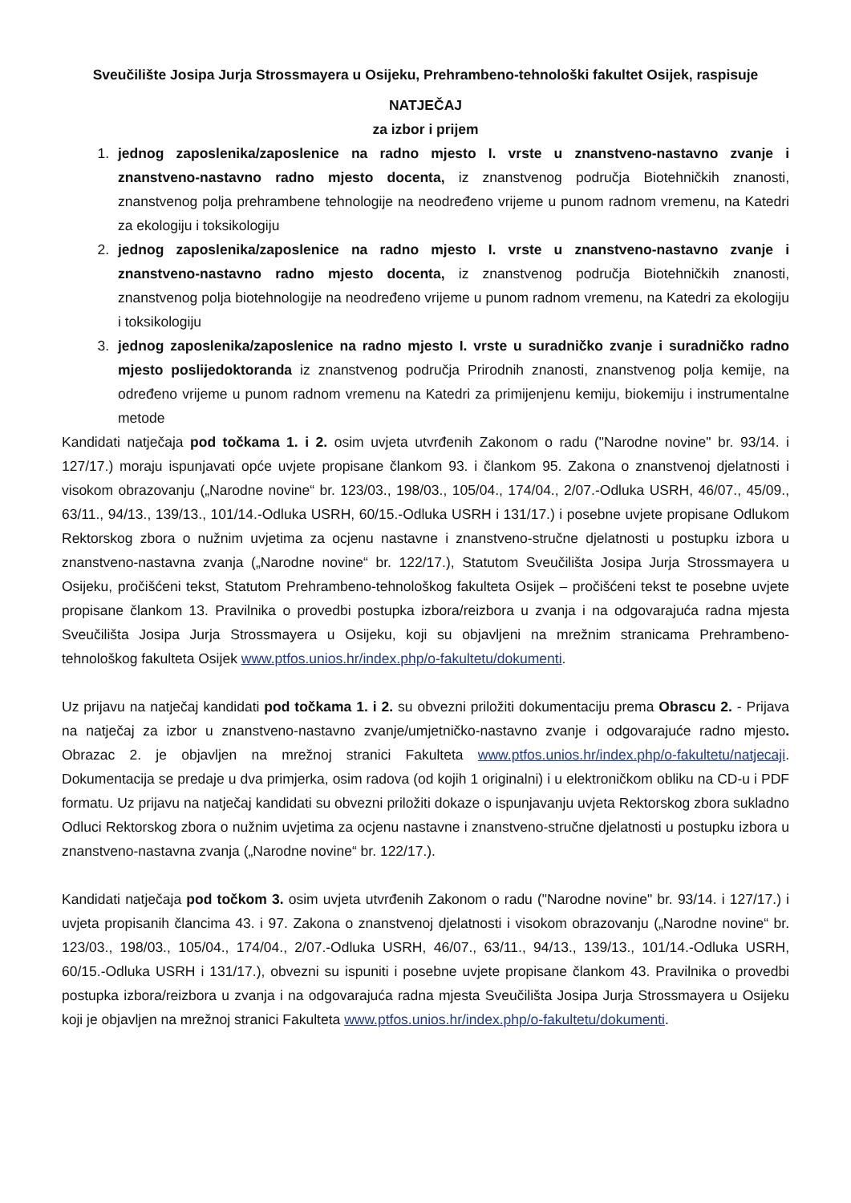Sveučilište Josipa Jurja Strossmayera u Osijeku, Prehrambeno-tehnološki fakultet Osijek, raspisuje
NATJEČAJ
za izbor i prijem
1. jednog zaposlenika/zaposlenice na radno mjesto I. vrste u znanstveno-nastavno zvanje i znanstveno-nastavno radno mjesto docenta, iz znanstvenog područja Biotehničkih znanosti, znanstvenog polja prehrambene tehnologije na neodređeno vrijeme u punom radnom vremenu, na Katedri za ekologiju i toksikologiju
2. jednog zaposlenika/zaposlenice na radno mjesto I. vrste u znanstveno-nastavno zvanje i znanstveno-nastavno radno mjesto docenta, iz znanstvenog područja Biotehničkih znanosti, znanstvenog polja biotehnologije na neodređeno vrijeme u punom radnom vremenu, na Katedri za ekologiju i toksikologiju
3. jednog zaposlenika/zaposlenice na radno mjesto I. vrste u suradničko zvanje i suradničko radno mjesto poslijedoktoranda iz znanstvenog područja Prirodnih znanosti, znanstvenog polja kemije, na određeno vrijeme u punom radnom vremenu na Katedri za primijenjenu kemiju, biokemiju i instrumentalne metode
Kandidati natječaja pod točkama 1. i 2. osim uvjeta utvrđenih Zakonom o radu ("Narodne novine" br. 93/14. i 127/17.) moraju ispunjavati opće uvjete propisane člankom 93. i člankom 95. Zakona o znanstvenoj djelatnosti i visokom obrazovanju („Narodne novine“ br. 123/03., 198/03., 105/04., 174/04., 2/07.-Odluka USRH, 46/07., 45/09., 63/11., 94/13., 139/13., 101/14.-Odluka USRH, 60/15.-Odluka USRH i 131/17.) i posebne uvjete propisane Odlukom Rektorskog zbora o nužnim uvjetima za ocjenu nastavne i znanstveno-stručne djelatnosti u postupku izbora u znanstveno-nastavna zvanja („Narodne novine“ br. 122/17.), Statutom Sveučilišta Josipa Jurja Strossmayera u Osijeku, pročišćeni tekst, Statutom Prehrambeno-tehnološkog fakulteta Osijek – pročišćeni tekst te posebne uvjete propisane člankom 13. Pravilnika o provedbi postupka izbora/reizbora u zvanja i na odgovarajuća radna mjesta Sveučilišta Josipa Jurja Strossmayera u Osijeku, koji su objavljeni na mrežnim stranicama Prehrambeno-tehnološkog fakulteta Osijek www.ptfos.unios.hr/index.php/o-fakultetu/dokumenti.
Uz prijavu na natječaj kandidati pod točkama 1. i 2. su obvezni priložiti dokumentaciju prema Obrascu 2. - Prijava na natječaj za izbor u znanstveno-nastavno zvanje/umjetničko-nastavno zvanje i odgovarajuće radno mjesto. Obrazac 2. je objavljen na mrežnoj stranici Fakulteta www.ptfos.unios.hr/index.php/o-fakultetu/natjecaji. Dokumentacija se predaje u dva primjerka, osim radova (od kojih 1 originalni) i u elektroničkom obliku na CD-u i PDF formatu. Uz prijavu na natječaj kandidati su obvezni priložiti dokaze o ispunjavanju uvjeta Rektorskog zbora sukladno Odluci Rektorskog zbora o nužnim uvjetima za ocjenu nastavne i znanstveno-stručne djelatnosti u postupku izbora u znanstveno-nastavna zvanja („Narodne novine“ br. 122/17.).
Kandidati natječaja pod točkom 3. osim uvjeta utvrđenih Zakonom o radu ("Narodne novine" br. 93/14. i 127/17.) i uvjeta propisanih člancima 43. i 97. Zakona o znanstvenoj djelatnosti i visokom obrazovanju („Narodne novine“ br. 123/03., 198/03., 105/04., 174/04., 2/07.-Odluka USRH, 46/07., 63/11., 94/13., 139/13., 101/14.-Odluka USRH, 60/15.-Odluka USRH i 131/17.), obvezni su ispuniti i posebne uvjete propisane člankom 43. Pravilnika o provedbi postupka izbora/reizbora u zvanja i na odgovarajuća radna mjesta Sveučilišta Josipa Jurja Strossmayera u Osijeku koji je objavljen na mrežnoj stranici Fakulteta www.ptfos.unios.hr/index.php/o-fakultetu/dokumenti.